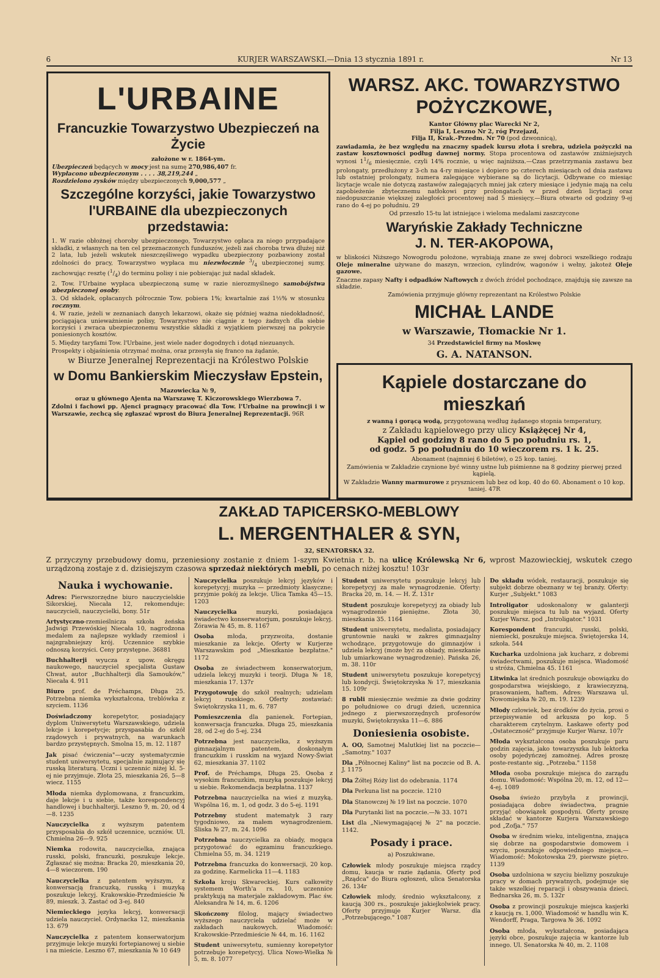6 KURJER WARSZAWSKI.—Dnia 13 stycznia 1891 r. Nr 13
L'URBAINE
Francuzkie Towarzystwo Ubezpieczeń na Życie
założone w r. 1864-ym.
Ubezpieczeń będących w mocy jest na sumę 270,986,407 fr.
Wypłacono ubezpieczonym . . . . 38,219,244 „
Rozdzielono zysków między ubezpieczonych 9,000,577 „
Szczególne korzyści, jakie Towarzystwo l'URBAINE dla ubezpieczonych przedstawia:
1. W razie obłożnej choroby ubezpieczonego, Towarzystwo opłaca za niego przypadające składki, z własnych na ten cel przeznaczonych funduszów, jeżeli zaś choroba trwa dłużej niż 2 lata, lub jeżeli wskutek nieszczęśliwego wypadku ubezpieczony pozbawiony został zdolności do pracy, Towarzystwo wypłaca mu niezwłocznie 3/4 ubezpieczonej sumy, zachowując resztę (1/4) do terminu polisy i nie pobierając już nadal składek.
2. Tow. l'Urbaine wypłaca ubezpieczoną sumę w razie nierozmyślnego samobójstwa ubezpieczonej osoby.
3. Od składek, opłacanych półrocznie Tow. pobiera 1%; kwartalnie zaś 1½% w stosunku rocznym.
4. W razie, jeżeli w zeznaniach danych lekarzowi, okaże się później ważna niedokładność, pociągająca unieważnienie polisy, Towarzystwo nie ciągnie z tego żadnych dla siebie korzyści i zwraca ubezpieczonemu wszystkie składki z wyjątkiem pierwszej na pokrycie poniesionych kosztów.
5. Między taryfami Tow. l'Urbaine, jest wiele nader dogodnych i dotąd niezuanych.
Prospekty i objaśnienia otrzymać można, oraz przesyła się franco na żądanie,
w Biurze Jeneralnej Reprezentacji na Królestwo Polskie
w Domu Bankierskim Mieczysław Epstein,
Mazowiecka № 9,
oraz u głównego Ajenta na Warszawę T. Kiczorowskiego Wierzbowa 7.
Zdolni i fachowi pp. Ajenci pragnący pracować dla Tow. l'Urbaine na prowincji i w Warszawie, zechcą się zgłaszać wprost do Biura Jeneralnej Reprezentacji. 96R
WARSZ. AKC. TOWARZYSTWO POŻYCZKOWE,
Kantor Główny plac Warecki Nr 2,
Filja I, Leszno Nr 2, róg Przejazd,
Filja II, Krak.-Przedm. Nr 70 (pod dzwonnicą),
zawiadamia, że bez względu na znaczny spadek kursu złota i srebra, udziela pożyczki na zastaw kosztowności podług dawnej normy. Stopa procentowa od zastawów zniżniejszych wynosi 11/6 miesięcznie, czyli 14% rocznie, u więc najniższa.—Czas przetrzymania zastawu bez prolongaty, przedłużony z 3-ch na 4-ry miesiące i dopiero po czterech miesiącach od dnia zastawu lub ostatniej prolongaty, numera zalegające wybierane są do licytacji. Odbywane co miesiąc licytacje wcale nie dotyczą zastawów zalegających mniej jak cztery miesiące i jedynie mają na celu zapobieżenie zbytecznemu natłokowi przy prolongatach w przed dzień licytacji oraz niedopuszczanie większej zaległości procentowej nad 5 miesięcy.—Biura otwarte od godziny 9-ej rano do 4-ej po południu. 29
Od przeszło 15-tu lat istniejące i wieloma medalami zaszczycone
Waryńskie Zakłady Techniczne
J. N. TER-AKOPOWA,
w bliskości Niższego Nowogrodu położone, wyrabiają znane ze swej dobroci wszelkiego rodzaju Oleje mineralne używane do maszyn, wrzecion, cylindrów, wagonów i wełny, jakoteż Oleje gazowe.
Znaczne zapasy Nafty i odpadków Naftowych z dwóch źródeł pochodzące, znajdują się zawsze na składzie.
Zamówienia przyjmuje główny reprezentant na Królestwo Polskie
MICHAŁ LANDE
w Warszawie, Tłomackie Nr 1.
34 Przedstawiciel firmy na Moskwę
G. A. NATANSON.
Kąpiele dostarczane do mieszkań
z wanną i gorącą wodą, przygotowaną według żądanego stopnia temperatury,
z Zakładu kąpielowego przy ulicy Książęcej Nr 4,
Kąpiel od godziny 8 rano do 5 po południu rs. 1,
od godz. 5 po południu do 10 wieczorem rs. 1 k. 25.
Abonament (najmniej 6 biletów), o 25 kop. taniej.
Zamówienia w Zakładzie czynione być winny ustne lub piśmienne na 8 godziny pierwej przed kąpielą.
W Zakładzie Wanny marmurowe z prysznicem lub bez od kop. 40 do 60. Abonament o 10 kop. taniej. 47R
ZAKŁAD TAPICERSKO-MEBLOWY
L. MERGENTHALER & SYN,
32, SENATORSKA 32.
Z przyczyny przebudowy domu, przeniesiony zostanie z dniem 1-szym Kwietnia r. b. na ulicę Królewską Nr 6, wprost Mazowieckiej, wskutek czego urządzoną zostaje z d. dzisiejszym czasowa sprzedaż niektórych mebli, po cenach niżej kosztu! 103r
Nauka i wychowanie.
Adres: Pierwszorzędne biuro nauczycielskie Sikorskiej, Niecała 12, rekomenduje: nauczycieli, nauczycielki, bony. 51r
Artystyczno-rzemieślnicza szkoła żeńska Jadwigi Przewóskiej Niecała 10, nagrodzona medalem za najlepsze wykłady rzemiosł i najzgrabniejszy krój. Uczennice szybkie odnoszą korzyści. Ceny przystępne. 36881
Buchhalterji wyucza z upow. okręgu naukowego, nauczyciel specjalista Gustaw Chwat, autor „Buchhalterji dla Samouków," Niecała 4. 911
Biuro prof. de Préchamps, Długa 25. Potrzebna niemka wykształcona, treblówka z szyciem. 1136
Doświadczony korepetytor, posiadający dyplom Uniwersytetu Warszawskiego, udziela lekcje i korepetycje; przyspasabia do szkół rządowych i prywatnych, na warunkach bardzo przystępnych. Smolna 15, m. 12. 1187
Jak pisać ćwiczenia"—uczy systematycznie student uniwersytetu, specjalnie zajmujący się russką literaturą. Uczni i uczennic niżej kl. 5-ej nie przyjmuje. Złota 25, mieszkania 26, 5—8 wiecz. 1155
Młoda niemka dyplomowana, z francuzkim, daje lekcje i u siebie, także korespondencyj handlowej i buchhalterji. Leszno 9, m. 20, od 4—8. 1235
Nauczycielka z wyższym patentem przysposabia do szkół uczennice, uczniów. Ul. Chmielna 26—9. 925
Niemka rodowita, nauczycielka, znająca russki, polski, francuzki, poszukuje lekcje. Zgłaszać się można: Bracka 20, mieszkania 20, 4—8 wieczorem. 190
Nauczycielka z patentem wyższym, z konwersacją francuzką, russką i muzyką poszukuje lekcyj. Krakowskie-Przedmieście № 89, mieszk. 3. Zastać od 3-ej. 840
Niemieckiego języka lekcyj, konwersacji udziela nauczyciel. Ordynacka 12, mieszkania 13. 679
Nauczycielka z patentem konserwatorjum przyjmuje lekcje muzyki fortepianowej u siebie i na mieście. Leszno 67, mieszkania № 10 649
Nauczycielka poszukuje lekcyj języków i korepetycyj; muzyka — przedmioty klasyczne; przyjmie pokój za lekcje. Ulica Tamka 45—15. 1203
Nauczycielka muzyki, posiadająca świadectwo konserwatorjum, poszukuje lekcyj. Żórawia № 45, m. 8. 1167
Osoba młoda, przyzwoita, dostanie mieszkanie za lekcje. Oferty w Kurjerze Warszawskim pod „Mieszkanie bezpłatne." 1172
Osoba ze świadectwem konserwatorjum, udziela lekcyj muzyki i teorji. Długa № 18, mieszkania 17. 137r
Przygotowuję do szkół realnych; udzielam lekcyj russkiego. Oferty zostawiać: Świętokrzyska 11, m. 6. 787
Pomieszczenia dla panienek. Fortepian, konwersacja francuzka. Długa 25, mieszkania 28, od 2-ej do 5-ej. 234
Potrzebna jest nauczycielka, z wyższym gimnazjalnym patentem, doskonałym francuzkim i russkim na wyjazd Nowy-Świat 62, mieszkania 37. 1102
Prof. de Préchamps, Długa 25. Osoba z wysokim francuzkim, muzyką poszukuje lekcyj u siebie. Rekomendacja bezpłatna. 1137
Potrzebna nauczycielka na wieś z muzyką. Wspólna 16, m. 1, od godz. 3 do 5-ej. 1191
Potrzebny student matematyk 3 razy tygodniowo, za małem wynagrodzeniem. Śliska № 27, m. 24. 1096
Potrzebna nauczycielka za obiady, mogąca przygotować do egzaminu francuzkiego. Chmielna 55, m. 34. 1219
Potrzebna francuzka do konwersacji, 20 kop. za godzinę. Karmelicka 11—4. 1183
Szkoła kroju Skwareckiej. Kurs całkowity systemem Worth'a rs. 10, uczennice praktykują na materjale zakładowym. Plac św. Aleksandra № 14, m. 6. 1206
Skończony filolog, mający świadectwo wyższego nauczyciela udzielać może w zakładach naukowych. Wiadomość: Krakowskie-Przedmieście № 44, m. 16. 1162
Student uniwersytetu, sumienny korepetytor potrzebuje korepetycyj. Ulica Nowo-Wielka № 5, m. 8. 1077
Student uniwersytetu poszukuje lekcyj lub korepetycyj za małe wynagrodzenie. Oferty: Bracka 20, m. 14. — H. Z. 131r
Student poszukuje korepetycyj za obiady lub wynagrodzenie pieniężne. Złota 30, mieszkania 35. 1164
Student uniwersytetu, medalista, posiadający gruntownie nauki w zakres gimnazjalny wchodzące, przygotowuje do gimnazjów i udziela lekcyj (może być za obiady, mieszkanie lub umiarkowane wynagrodzenie). Pańska 26, m. 38. 110r
Student uniwersytetu poszukuje korepetycyj lub kondycji. Świętokrzyska № 17, mieszkania 15. 109r
8 rubli miesięcznie weźmie za dwie godziny po południowe co drugi dzień, uczennica jednego z pierwszorzędnych profesorów muzyki, Świętokrzyska 11—6. 886
Doniesienia osobiste.
A. OO, Samotnej Malutkiej list na poczcie—„Samotny." 1037
Dla „Północnej Kaliny" list na poczcie od B. A. J. 1175
Dla Żółtej Róży list do odebrania. 1174
Dla Perkuna list na poczcie. 1210
Dla Stanowczej № 19 list na poczcie. 1070
Dla Purytanki list na poczcie.—№ 33. 1071
List dla „Niewymagającej № 2" na poczcie. 1142.
Posady i prace.
a) Poszukiwane.
Człowiek młody poszukuje miejsca rządcy domu, kaucja w razie żądania. Oferty pod „Rządca" do Biura ogłoszeń, ulica Senatorska 26. 134r
Człowiek młody, średnio wykształcony, z kaucją 300 rs., poszukuje jakiejkolwiek pracy. Oferty przyjmuje Kurjer Warsz. dla „Potrzebującego." 1087
Do składu wódek, restauracji, poszukuje się subjekt dobrze obeznany w tej branży. Oferty: Kurjer „Subjekt." 1083
Introligator udoskonalony w galanterji poszukuje miejsca tu lub na wyjazd. Oferty Kurjer Warsz. pod „Introligator." 1031
Korespondent francuzki, russki, polski, niemiecki, poszukuje miejsca. Świętojerska 14, szkoła. 544
Kucharka uzdolniona jak kucharz, z dobremi świadectwami, poszukuje miejsca. Wiadomość u stróża, Chmielna 45. 1161
Litwinka lat średnich poszukuje obowiązku do gospodarstwa wiejskiego, z krawieczyzną, prasowaniem, haftem. Adres: Warszawa ul. Nowomiejska № 20, m. 19. 1239
Młody człowiek, bez środków do życia, prosi o przepisywanie od arkusza po kop. 5 charakterem czytelnym. Łaskawe oferty pod „Ostateczność" przyjmuje Kurjer Warsz. 107r
Młoda wykształcona osoba poszukuje paru godzin zajęcia, jako towarzyszka lub lektorka osoby pojedyńczej zamożnej. Adres proszę poste-restante sig. „Potrzeba." 1158
Młoda osoba poszukuje miejsca do zarządu domu. Wiadomość: Wspólna 20, m. 12, od 12—4-ej. 1089
Osoba świeżo przybyła z prowincji, posiadająca dobre świadectwa, pragnie przyjąć obowiązek gospodyni. Oferty proszę składać w kantorze Kurjera Warszawskiego pod „Zofja." 757
Osoba w średnim wieku, inteligentna, znająca się dobrze na gospodarstwie domowem i szyciu, poszukuje odpowiedniego miejsca.—Wiadomość: Mokotowska 29, pierwsze piętro. 1139
Osoba uzdolniona w szyciu bielizny poszukuje pracy w domach prywatnych, podejmuje się także wszelkiej reparacji i obszywania dzieci. Bednarska 26, m. 5. 132r
Osoba z prowincji poszukuje miejsca kasjerki z kaucją rs. 1,000. Wiadomość w handlu win K. Wendorff, Praga, Targowa № 36. 1092
Osoba młoda, wykształcona, posiadająca języki obce, poszukuje zajęcia w kantorze lub innego. Ul. Senatorska № 40, m. 2. 1108